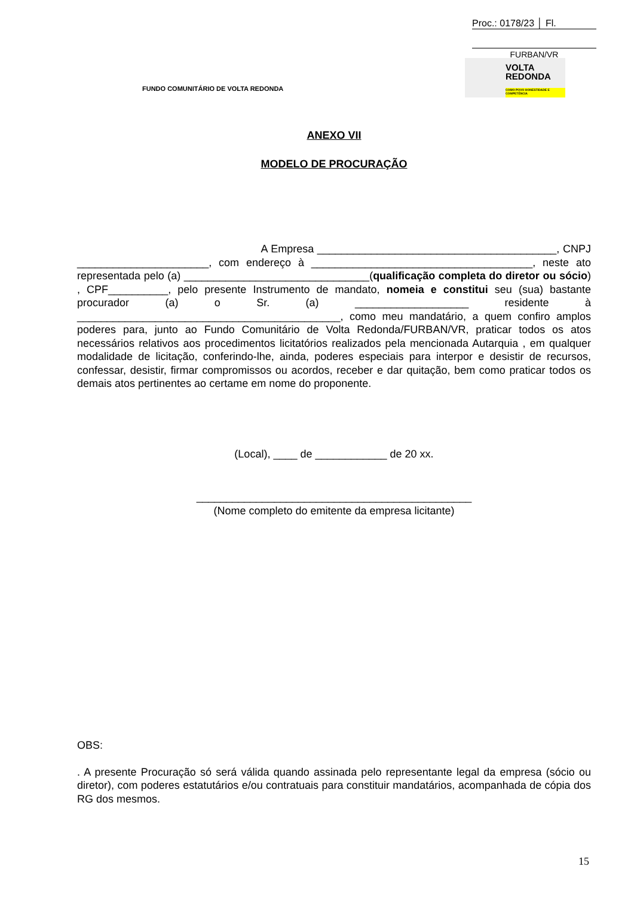Proc.: 0178/23 │ Fl.
FURBAN/VR
FUNDO COMUNITÁRIO DE VOLTA REDONDA
VOLTA
REDONDA
COMO POVO HONESTIDADE E COMPETÊNCIA
ANEXO VII
MODELO DE PROCURAÇÃO
A Empresa ________________________________________, CNPJ ______________________, com endereço à _____________________________________, neste ato representada pelo (a) _______________________________(qualificação completa do diretor ou sócio) , CPF__________, pelo presente Instrumento de mandato, nomeia e constitui seu (sua) bastante procurador (a) o Sr. (a) ___________________ residente à ____________________________________________, como meu mandatário, a quem confiro amplos poderes para, junto ao Fundo Comunitário de Volta Redonda/FURBAN/VR, praticar todos os atos necessários relativos aos procedimentos licitatórios realizados pela mencionada Autarquia , em qualquer modalidade de licitação, conferindo-lhe, ainda, poderes especiais para interpor e desistir de recursos, confessar, desistir, firmar compromissos ou acordos, receber e dar quitação, bem como praticar todos os demais atos pertinentes ao certame em nome do proponente.
(Local), ____ de ____________ de 20 xx.
______________________________________________
(Nome completo do emitente da empresa licitante)
OBS:
. A presente Procuração só será válida quando assinada pelo representante legal da empresa (sócio ou diretor), com poderes estatutários e/ou contratuais para constituir mandatários, acompanhada de cópia dos RG dos mesmos.
15